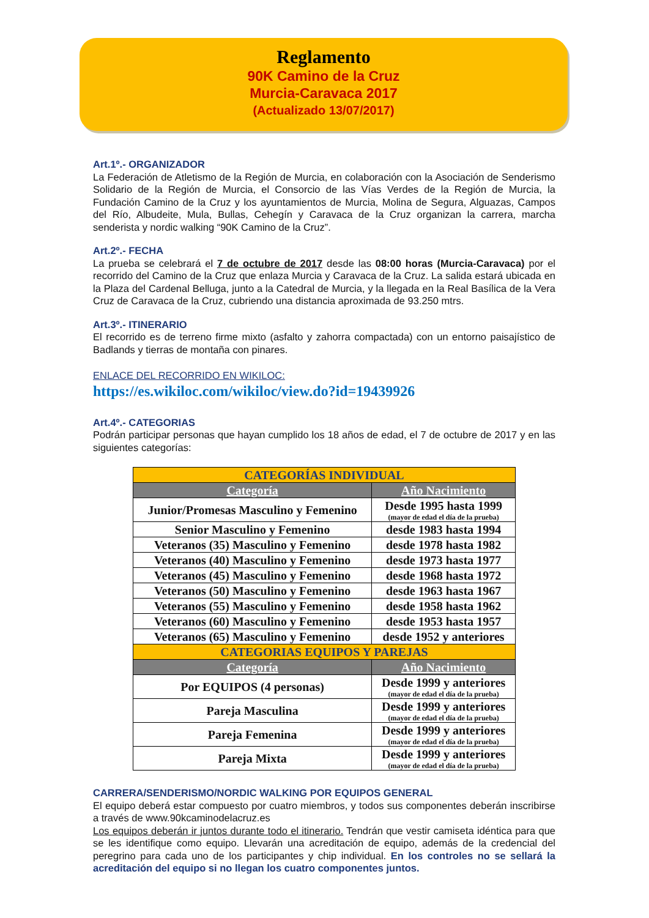Reglamento
90K Camino de la Cruz
Murcia-Caravaca 2017
(Actualizado 13/07/2017)
Art.1º.- ORGANIZADOR
La Federación de Atletismo de la Región de Murcia, en colaboración con la Asociación de Senderismo Solidario de la Región de Murcia, el Consorcio de las Vías Verdes de la Región de Murcia, la Fundación Camino de la Cruz y los ayuntamientos de Murcia, Molina de Segura, Alguazas, Campos del Río, Albudeite, Mula, Bullas, Cehegín y Caravaca de la Cruz organizan la carrera, marcha senderista y nordic walking “90K Camino de la Cruz”.
Art.2º.- FECHA
La prueba se celebrará el 7 de octubre de 2017 desde las 08:00 horas (Murcia-Caravaca) por el recorrido del Camino de la Cruz que enlaza Murcia y Caravaca de la Cruz. La salida estará ubicada en la Plaza del Cardenal Belluga, junto a la Catedral de Murcia, y la llegada en la Real Basílica de la Vera Cruz de Caravaca de la Cruz, cubriendo una distancia aproximada de 93.250 mtrs.
Art.3º.- ITINERARIO
El recorrido es de terreno firme mixto (asfalto y zahorra compactada) con un entorno paisajístico de Badlands y tierras de montaña con pinares.
ENLACE DEL RECORRIDO EN WIKILOC:
https://es.wikiloc.com/wikiloc/view.do?id=19439926
Art.4º.- CATEGORIAS
Podrán participar personas que hayan cumplido los 18 años de edad, el 7 de octubre de 2017 y en las siguientes categorías:
| CATEGORÍAS INDIVIDUAL | |
| --- | --- |
| Categoría | Año Nacimiento |
| Junior/Promesas Masculino y Femenino | Desde 1995 hasta 1999 (mayor de edad el día de la prueba) |
| Senior Masculino y Femenino | desde 1983 hasta 1994 |
| Veteranos (35) Masculino y Femenino | desde 1978 hasta 1982 |
| Veteranos (40) Masculino y Femenino | desde 1973 hasta 1977 |
| Veteranos (45) Masculino y Femenino | desde 1968 hasta 1972 |
| Veteranos (50) Masculino y Femenino | desde 1963 hasta 1967 |
| Veteranos (55) Masculino y Femenino | desde 1958 hasta 1962 |
| Veteranos (60) Masculino y Femenino | desde 1953 hasta 1957 |
| Veteranos (65) Masculino y Femenino | desde 1952 y anteriores |
| CATEGORIAS EQUIPOS Y PAREJAS | |
| Categoría | Año Nacimiento |
| Por EQUIPOS (4 personas) | Desde 1999 y anteriores (mayor de edad el día de la prueba) |
| Pareja Masculina | Desde 1999 y anteriores (mayor de edad el día de la prueba) |
| Pareja Femenina | Desde 1999 y anteriores (mayor de edad el día de la prueba) |
| Pareja Mixta | Desde 1999 y anteriores (mayor de edad el día de la prueba) |
CARRERA/SENDERISMO/NORDIC WALKING POR EQUIPOS GENERAL
El equipo deberá estar compuesto por cuatro miembros, y todos sus componentes deberán inscribirse a través de www.90kcaminodelacruz.es
Los equipos deberán ir juntos durante todo el itinerario. Tendrán que vestir camiseta idéntica para que se les identifique como equipo. Llevarán una acreditación de equipo, además de la credencial del peregrino para cada uno de los participantes y chip individual. En los controles no se sellará la acreditación del equipo si no llegan los cuatro componentes juntos.